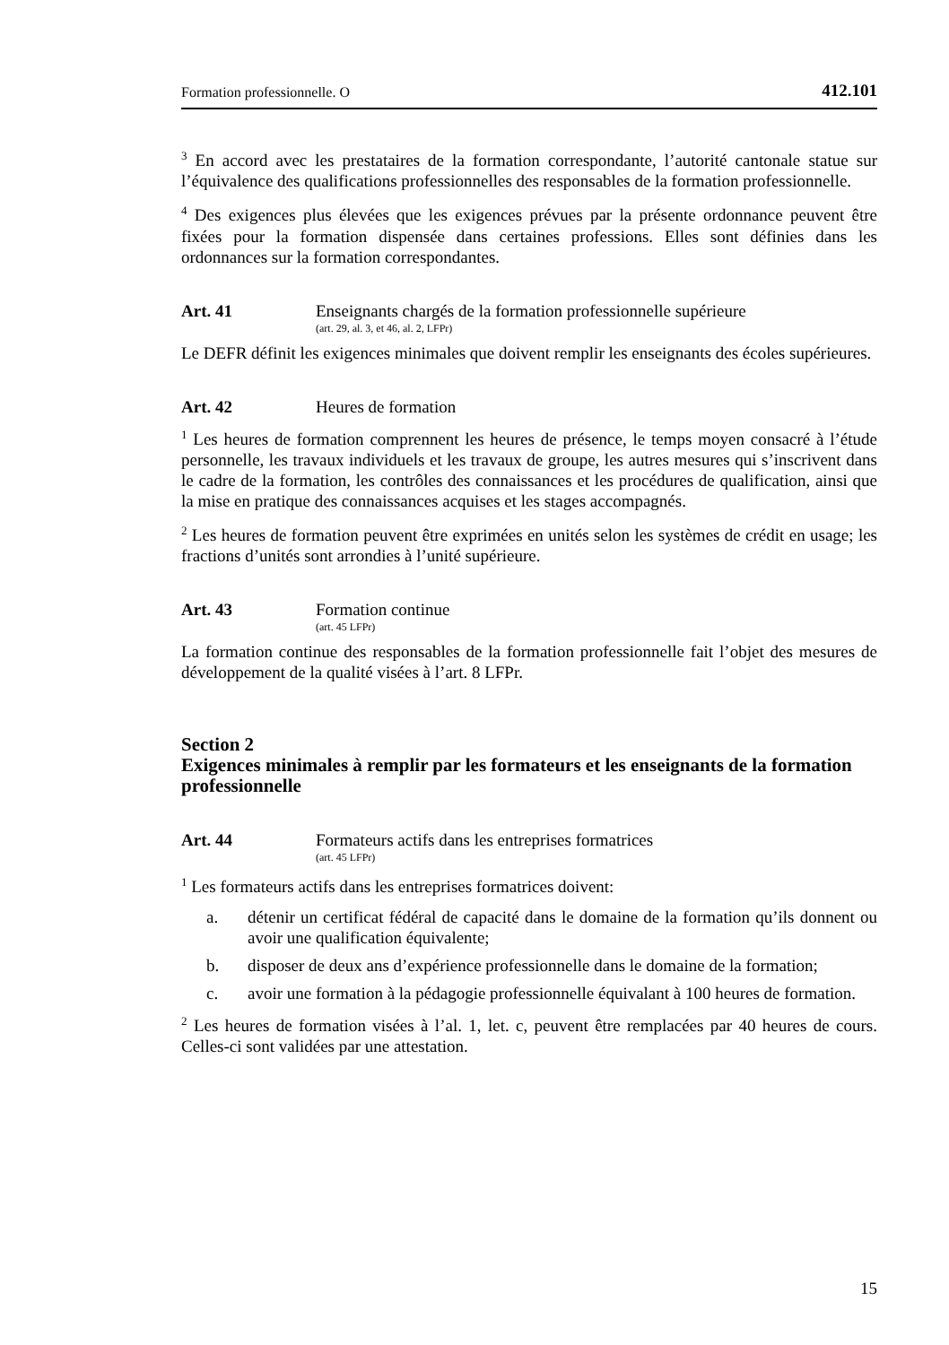Formation professionnelle. O 412.101
<sup>3</sup> En accord avec les prestataires de la formation correspondante, l’autorité cantonale statue sur l’équivalence des qualifications professionnelles des responsables de la formation professionnelle.
<sup>4</sup> Des exigences plus élevées que les exigences prévues par la présente ordonnance peuvent être fixées pour la formation dispensée dans certaines professions. Elles sont définies dans les ordonnances sur la formation correspondantes.
Art. 41 Enseignants chargés de la formation professionnelle supérieure
(art. 29, al. 3, et 46, al. 2, LFPr)
Le DEFR définit les exigences minimales que doivent remplir les enseignants des écoles supérieures.
Art. 42 Heures de formation
<sup>1</sup> Les heures de formation comprennent les heures de présence, le temps moyen consacré à l’étude personnelle, les travaux individuels et les travaux de groupe, les autres mesures qui s’inscrivent dans le cadre de la formation, les contrôles des connaissances et les procédures de qualification, ainsi que la mise en pratique des connaissances acquises et les stages accompagnés.
<sup>2</sup> Les heures de formation peuvent être exprimées en unités selon les systèmes de crédit en usage; les fractions d’unités sont arrondies à l’unité supérieure.
Art. 43 Formation continue
(art. 45 LFPr)
La formation continue des responsables de la formation professionnelle fait l’objet des mesures de développement de la qualité visées à l’art. 8 LFPr.
Section 2
Exigences minimales à remplir par les formateurs et les enseignants de la formation professionnelle
Art. 44 Formateurs actifs dans les entreprises formatrices
(art. 45 LFPr)
<sup>1</sup> Les formateurs actifs dans les entreprises formatrices doivent:
a. détenir un certificat fédéral de capacité dans le domaine de la formation qu’ils donnent ou avoir une qualification équivalente;
b. disposer de deux ans d’expérience professionnelle dans le domaine de la formation;
c. avoir une formation à la pédagogie professionnelle équivalant à 100 heures de formation.
<sup>2</sup> Les heures de formation visées à l’al. 1, let. c, peuvent être remplacées par 40 heures de cours. Celles-ci sont validées par une attestation.
15